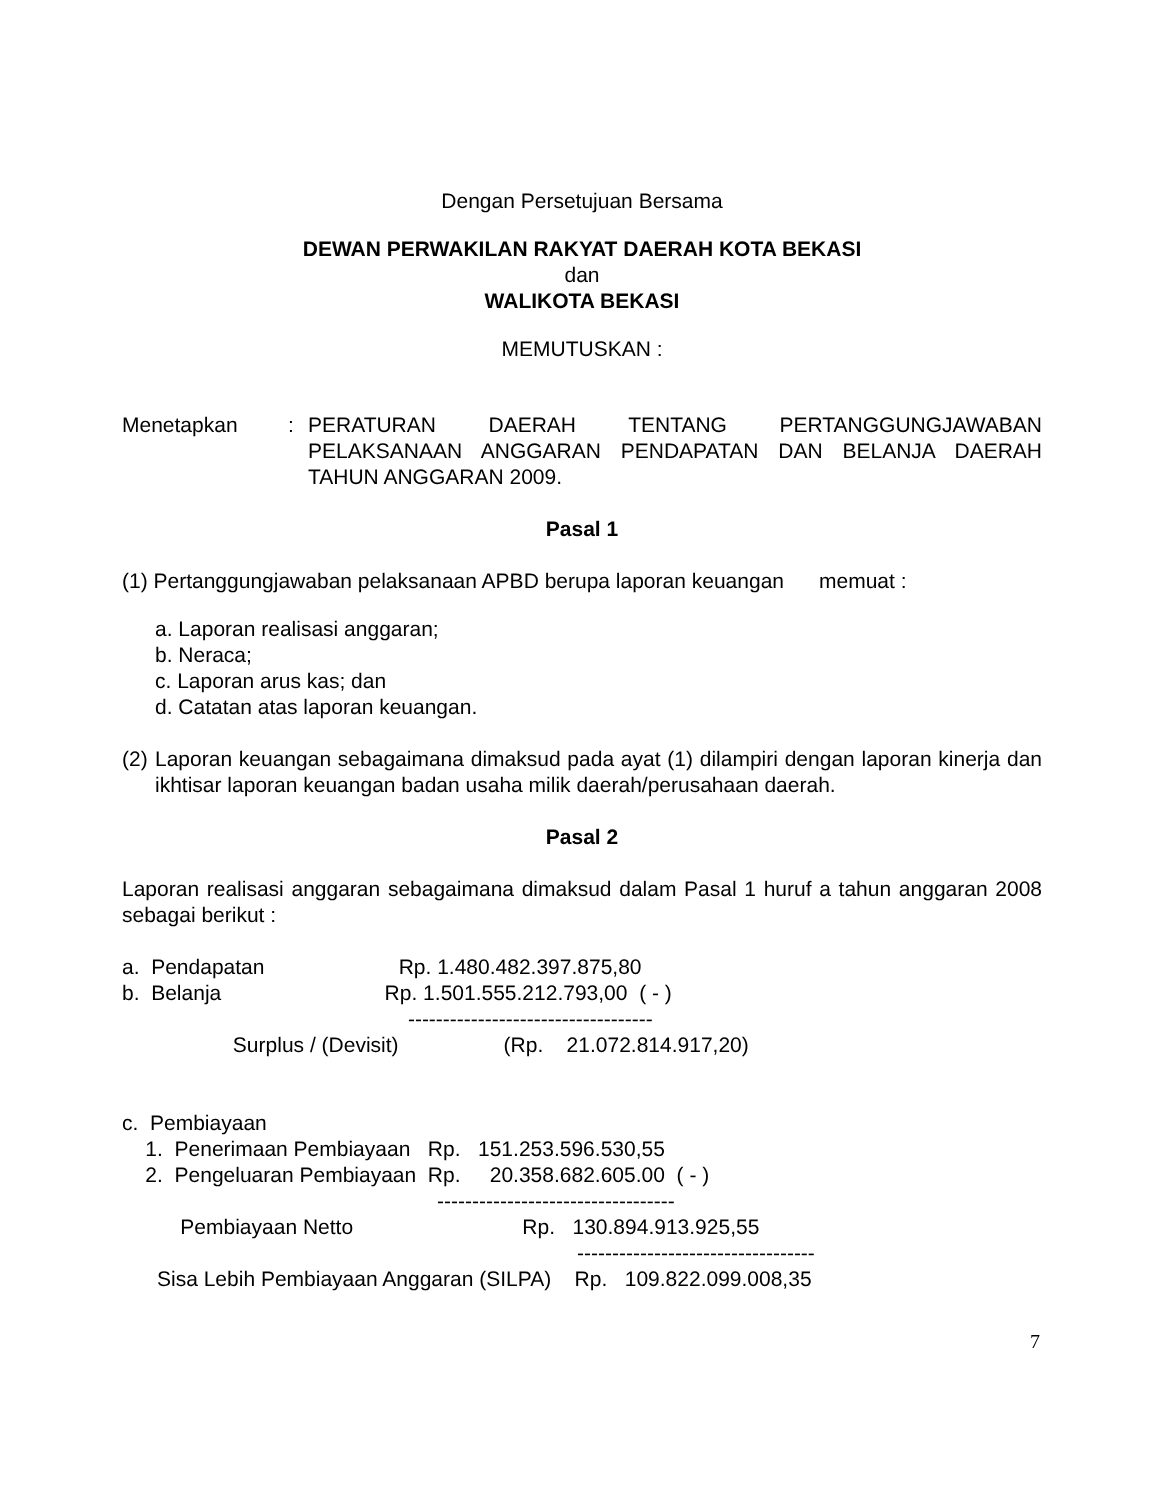Dengan Persetujuan Bersama
DEWAN PERWAKILAN RAKYAT DAERAH KOTA BEKASI
dan
WALIKOTA BEKASI
MEMUTUSKAN :
Menetapkan : PERATURAN DAERAH TENTANG PERTANGGUNGJAWABAN PELAKSANAAN ANGGARAN PENDAPATAN DAN BELANJA DAERAH TAHUN ANGGARAN 2009.
Pasal 1
(1) Pertanggungjawaban pelaksanaan APBD berupa laporan keuangan memuat :
a. Laporan realisasi anggaran;
b. Neraca;
c. Laporan arus kas; dan
d. Catatan atas laporan keuangan.
(2)
Laporan keuangan sebagaimana dimaksud pada ayat (1) dilampiri dengan laporan kinerja dan ikhtisar laporan keuangan badan usaha milik daerah/perusahaan daerah.
Pasal 2
Laporan realisasi anggaran sebagaimana dimaksud dalam Pasal 1 huruf a tahun anggaran 2008 sebagai berikut :
a. Pendapatan Rp. 1.480.482.397.875,80 b. Belanja Rp. 1.501.555.212.793,00 ( - ) ----------------------------------- Surplus / (Devisit) (Rp. 21.072.814.917,20) c. Pembiayaan 1. Penerimaan Pembiayaan Rp. 151.253.596.530,55 2. Pengeluaran Pembiayaan Rp. 20.358.682.605.00 ( - ) ---------------------------------- Pembiayaan Netto Rp. 130.894.913.925,55 ---------------------------------- Sisa Lebih Pembiayaan Anggaran (SILPA) Rp. 109.822.099.008,35
7